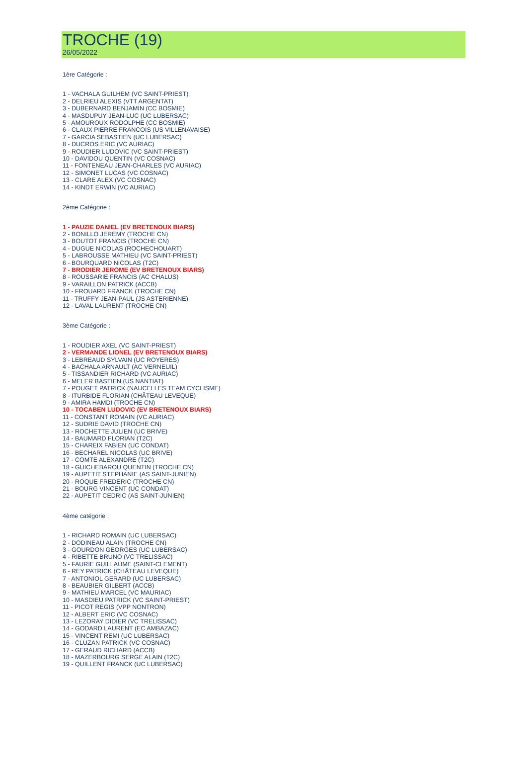TROCHE (19)
26/05/2022
1ère Catégorie :
1 - VACHALA GUILHEM (VC SAINT-PRIEST)
2 - DELRIEU ALEXIS (VTT ARGENTAT)
3 - DUBERNARD BENJAMIN (CC BOSMIE)
4 - MASDUPUY JEAN-LUC (UC LUBERSAC)
5 - AMOUROUX RODOLPHE (CC BOSMIE)
6 - CLAUX PIERRE FRANCOIS (US VILLENAVAISE)
7 - GARCIA SEBASTIEN (UC LUBERSAC)
8 - DUCROS ERIC (VC AURIAC)
9 - ROUDIER LUDOVIC (VC SAINT-PRIEST)
10 - DAVIDOU QUENTIN (VC COSNAC)
11 - FONTENEAU JEAN-CHARLES (VC AURIAC)
12 - SIMONET LUCAS (VC COSNAC)
13 - CLARE ALEX (VC COSNAC)
14 - KINDT ERWIN (VC AURIAC)
2ème Catégorie :
1 - PAUZIE DANIEL (EV BRETENOUX BIARS)
2 - BONILLO JEREMY (TROCHE CN)
3 - BOUTOT FRANCIS (TROCHE CN)
4 - DUGUE NICOLAS (ROCHECHOUART)
5 - LABROUSSE MATHIEU (VC SAINT-PRIEST)
6 - BOURQUARD NICOLAS (T2C)
7 - BRODIER JEROME (EV BRETENOUX BIARS)
8 - ROUSSARIE FRANCIS (AC CHALUS)
9 - VARAILLON PATRICK (ACCB)
10 - FROUARD FRANCK (TROCHE CN)
11 - TRUFFY JEAN-PAUL (JS ASTERIENNE)
12 - LAVAL LAURENT (TROCHE CN)
3ème Catégorie :
1 - ROUDIER AXEL (VC SAINT-PRIEST)
2 - VERMANDE LIONEL (EV BRETENOUX BIARS)
3 - LEBREAUD SYLVAIN (UC ROYERES)
4 - BACHALA ARNAULT (AC VERNEUIL)
5 - TISSANDIER RICHARD (VC AURIAC)
6 - MELER BASTIEN (US NANTIAT)
7 - POUGET PATRICK (NAUCELLES TEAM CYCLISME)
8 - ITURBIDE FLORIAN (CHÂTEAU LEVEQUE)
9 - AMIRA HAMDI (TROCHE CN)
10 - TOCABEN LUDOVIC (EV BRETENOUX BIARS)
11 - CONSTANT ROMAIN (VC AURIAC)
12 - SUDRIE DAVID (TROCHE CN)
13 - ROCHETTE JULIEN (UC BRIVE)
14 - BAUMARD FLORIAN (T2C)
15 - CHAREIX FABIEN (UC CONDAT)
16 - BECHAREL NICOLAS (UC BRIVE)
17 - COMTE ALEXANDRE (T2C)
18 - GUICHEBAROU QUENTIN (TROCHE CN)
19 - AUPETIT STEPHANIE (AS SAINT-JUNIEN)
20 - ROQUE FREDERIC (TROCHE CN)
21 - BOURG VINCENT (UC CONDAT)
22 - AUPETIT CEDRIC (AS SAINT-JUNIEN)
4ème catégorie :
1 - RICHARD ROMAIN (UC LUBERSAC)
2 - DODINEAU ALAIN (TROCHE CN)
3 - GOURDON GEORGES (UC LUBERSAC)
4 - RIBETTE BRUNO (VC TRELISSAC)
5 - FAURIE GUILLAUME (SAINT-CLEMENT)
6 - REY PATRICK (CHÂTEAU LEVEQUE)
7 - ANTONIOL GERARD (UC LUBERSAC)
8 - BEAUBIER GILBERT (ACCB)
9 - MATHIEU MARCEL (VC MAURIAC)
10 - MASDIEU PATRICK (VC SAINT-PRIEST)
11 - PICOT REGIS (VPP NONTRON)
12 - ALBERT ERIC (VC COSNAC)
13 - LEZORAY DIDIER (VC TRELISSAC)
14 - GODARD LAURENT (EC AMBAZAC)
15 - VINCENT REMI (UC LUBERSAC)
16 - CLUZAN PATRICK (VC COSNAC)
17 - GERAUD RICHARD (ACCB)
18 - MAZERBOURG SERGE ALAIN (T2C)
19 - QUILLENT FRANCK (UC LUBERSAC)